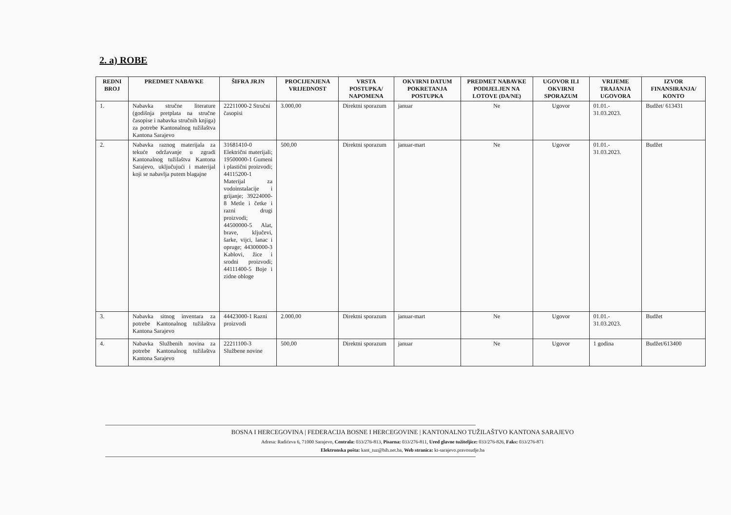2. a) ROBE
| REDNI BROJ | PREDMET NABAVKE | ŠIFRA JRJN | PROCIJENJENA VRIJEDNOST | VRSTA POSTUPKA/ NAPOMENA | OKVIRNI DATUM POKRETANJA POSTUPKA | PREDMET NABAVKE PODIJELJEN NA LOTOVE (DA/NE) | UGOVOR ILI OKVIRNI SPORAZUM | VRIJEME TRAJANJA UGOVORA | IZVOR FINANSIRANJA/ KONTO |
| --- | --- | --- | --- | --- | --- | --- | --- | --- | --- |
| 1. | Nabavka stručne literature (godišnja pretplata na stručne časopise i nabavka stručnih knjiga) za potrebe Kantonalnog tužilaštva Kantona Sarajevo | 22211000-2 Stručni časopisi | 3.000,00 | Direktni sporazum | januar | Ne | Ugovor | 01.01.- 31.03.2023. | Budžet/ 613431 |
| 2. | Nabavka raznog materijala za tekuće održavanje u zgradi Kantonalnog tužilaštva Kantona Sarajevo, uključujući i materijal koji se nabavlja putem blagajne | 31681410-0 Električni materijali; 19500000-1 Gumeni i plastični proizvodi; 44115200-1 Materijal za vodoinstalacije i grijanje; 39224000-8 Metle i četke i razni drugi proizvodi; 44500000-5 Alat, brave, ključevi, šarke, vijci, lanac i opruge; 44300000-3 Kablovi, žice i srodni proizvodi; 44111400-5 Boje i zidne obloge | 500,00 | Direktni sporazum | januar-mart | Ne | Ugovor | 01.01.- 31.03.2023. | Budžet |
| 3. | Nabavka sitnog inventara za potrebe Kantonalnog tužilaštva Kantona Sarajevo | 44423000-1 Razni proizvodi | 2.000,00 | Direktni sporazum | januar-mart | Ne | Ugovor | 01.01.- 31.03.2023. | Budžet |
| 4. | Nabavka Službenih novina za potrebe Kantonalnog tužilaštva Kantona Sarajevo | 22211100-3 Službene novine | 500,00 | Direktni sporazum | januar | Ne | Ugovor | 1 godina | Budžet/613400 |
BOSNA I HERCEGOVINA | FEDERACIJA BOSNE I HERCEGOVINE | KANTONALNO TUŽILAŠTVO KANTONA SARAJEVO
Adresa: Radićeva 6, 71000 Sarajevo, Centrala: 033/276-813, Pisarna: 033/276-811, Ured glavne tužiteljice: 033/276-826, Faks: 033/276-871
Elektronska pošta: kant_tuz@bih.net.ba, Web stranica: kt-sarajevo.pravosudje.ba